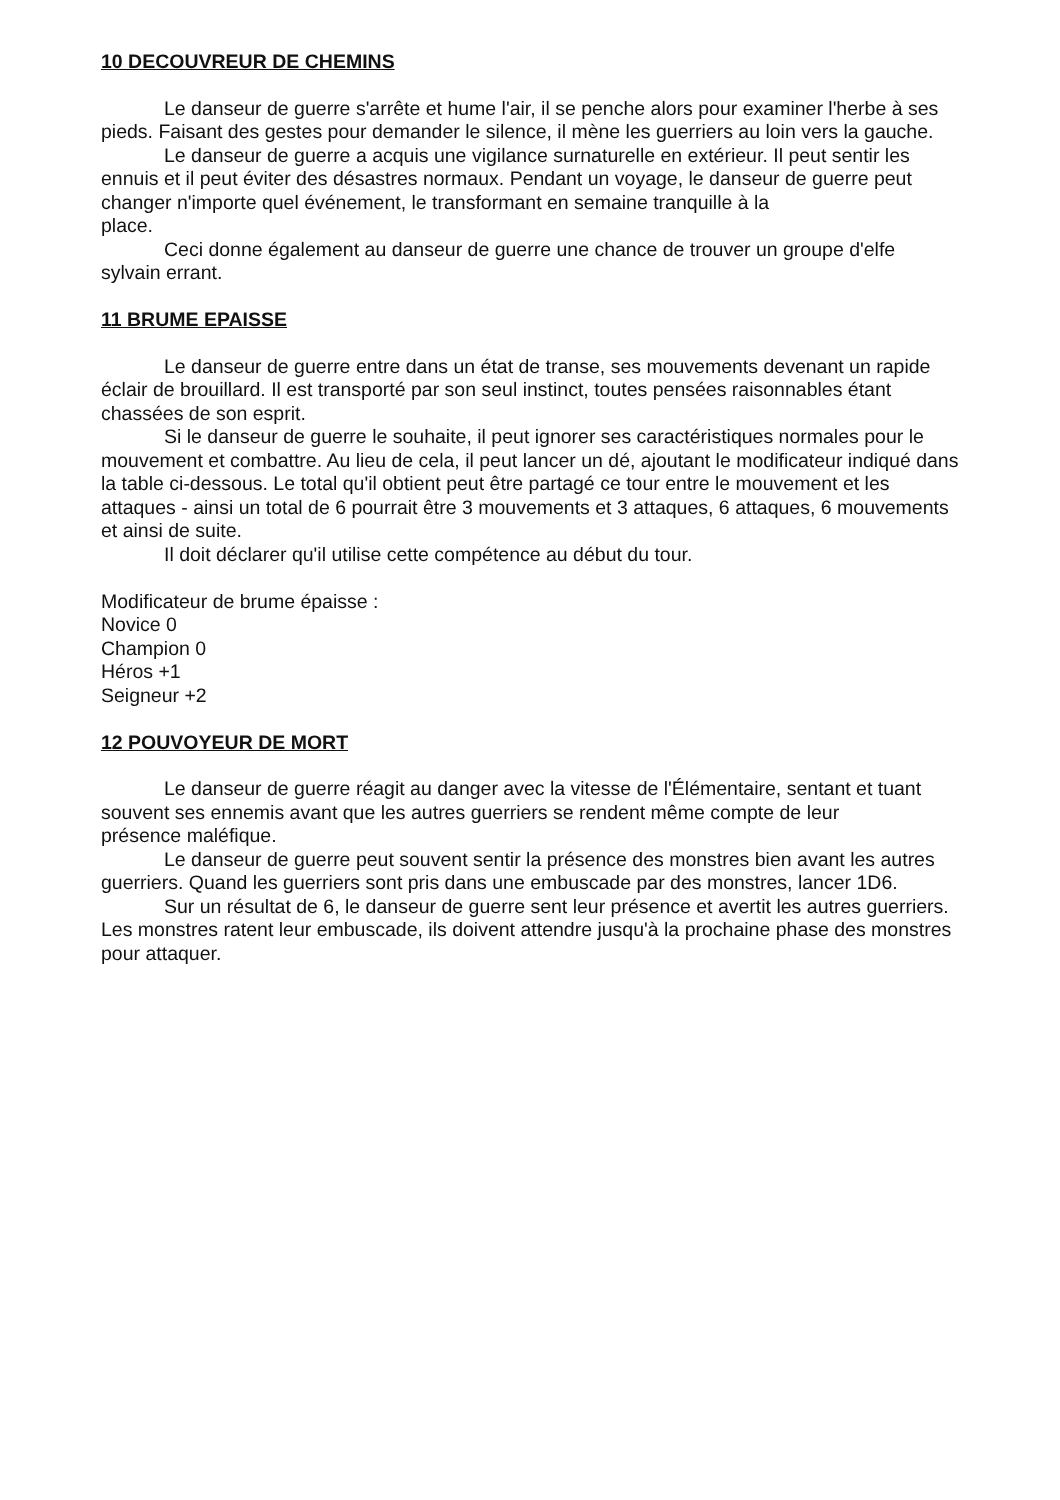10 DECOUVREUR DE CHEMINS
Le danseur de guerre s'arrête et hume l'air, il se penche alors pour examiner l'herbe à ses pieds. Faisant des gestes pour demander le silence, il mène les guerriers au loin vers la gauche.
Le danseur de guerre a acquis une vigilance surnaturelle en extérieur. Il peut sentir les ennuis et il peut éviter des désastres normaux. Pendant un voyage, le danseur de guerre peut changer n'importe quel événement, le transformant en semaine tranquille à la
place.
Ceci donne également au danseur de guerre une chance de trouver un groupe d'elfe sylvain errant.
11 BRUME EPAISSE
Le danseur de guerre entre dans un état de transe, ses mouvements devenant un rapide éclair de brouillard. Il est transporté par son seul instinct, toutes pensées raisonnables étant chassées de son esprit.
Si le danseur de guerre le souhaite, il peut ignorer ses caractéristiques normales pour le mouvement et combattre. Au lieu de cela, il peut lancer un dé, ajoutant le modificateur indiqué dans la table ci-dessous. Le total qu'il obtient peut être partagé ce tour entre le mouvement et les attaques - ainsi un total de 6 pourrait être 3 mouvements et 3 attaques, 6 attaques, 6 mouvements et ainsi de suite.
Il doit déclarer qu'il utilise cette compétence au début du tour.
Modificateur de brume épaisse :
Novice 0
Champion 0
Héros +1
Seigneur +2
12 POUVOYEUR DE MORT
Le danseur de guerre réagit au danger avec la vitesse de l'Élémentaire, sentant et tuant souvent ses ennemis avant que les autres guerriers se rendent même compte de leur
présence maléfique.
Le danseur de guerre peut souvent sentir la présence des monstres bien avant les autres guerriers. Quand les guerriers sont pris dans une embuscade par des monstres, lancer 1D6.
Sur un résultat de 6, le danseur de guerre sent leur présence et avertit les autres guerriers. Les monstres ratent leur embuscade, ils doivent attendre jusqu'à la prochaine phase des monstres pour attaquer.